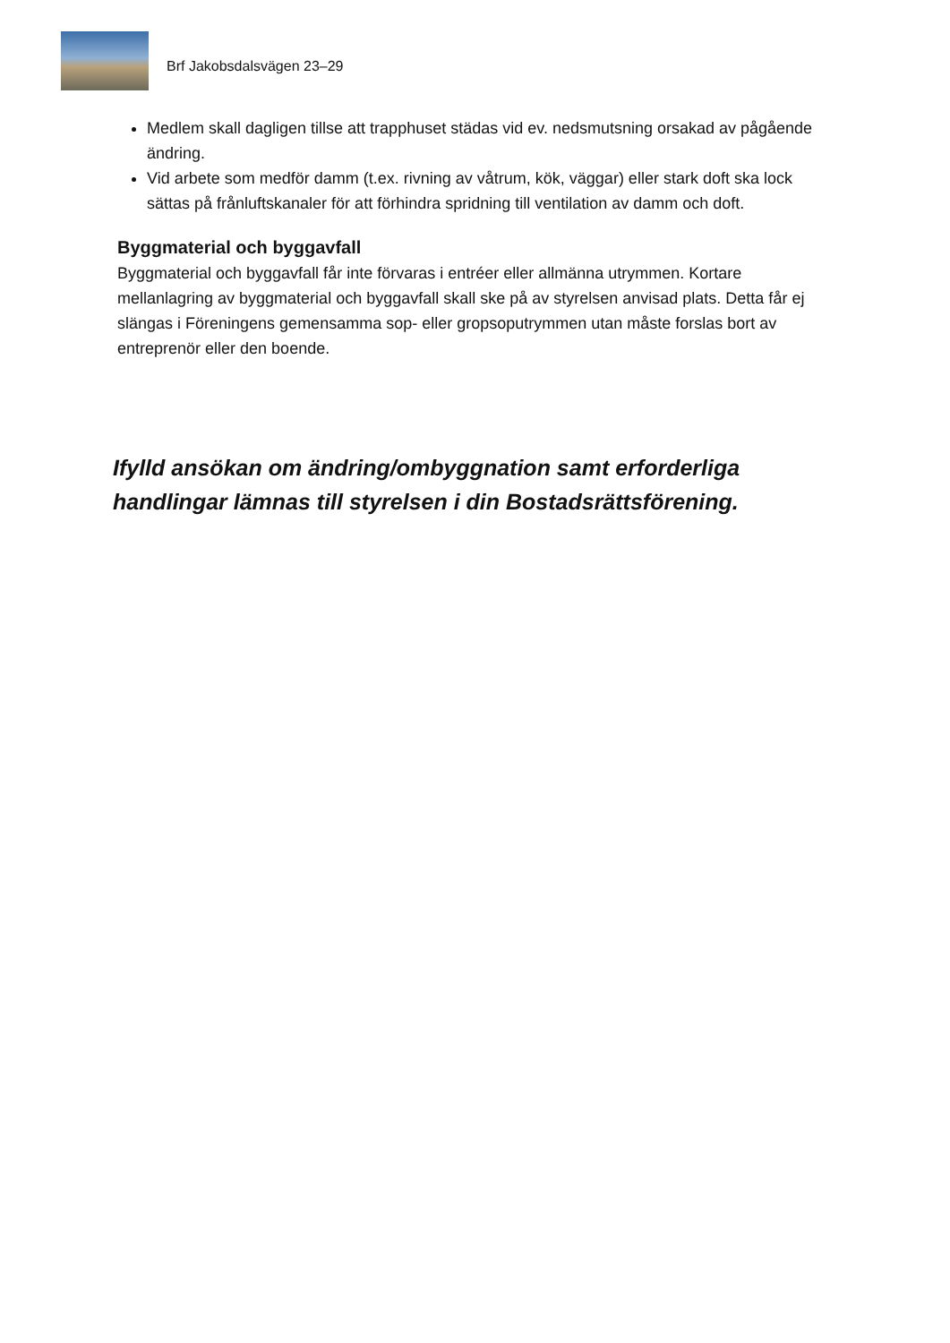Brf Jakobsdalsvägen 23–29
Medlem skall dagligen tillse att trapphuset städas vid ev. nedsmutsning orsakad av pågående ändring.
Vid arbete som medför damm (t.ex. rivning av våtrum, kök, väggar) eller stark doft ska lock sättas på frånluftskanaler för att förhindra spridning till ventilation av damm och doft.
Byggmaterial och byggavfall
Byggmaterial och byggavfall får inte förvaras i entréer eller allmänna utrymmen. Kortare mellanlagring av byggmaterial och byggavfall skall ske på av styrelsen anvisad plats. Detta får ej slängas i Föreningens gemensamma sop- eller gropsoputrymmen utan måste forslas bort av entreprenör eller den boende.
Ifylld ansökan om ändring/ombyggnation samt erforderliga handlingar lämnas till styrelsen i din Bostadsrättsförening.